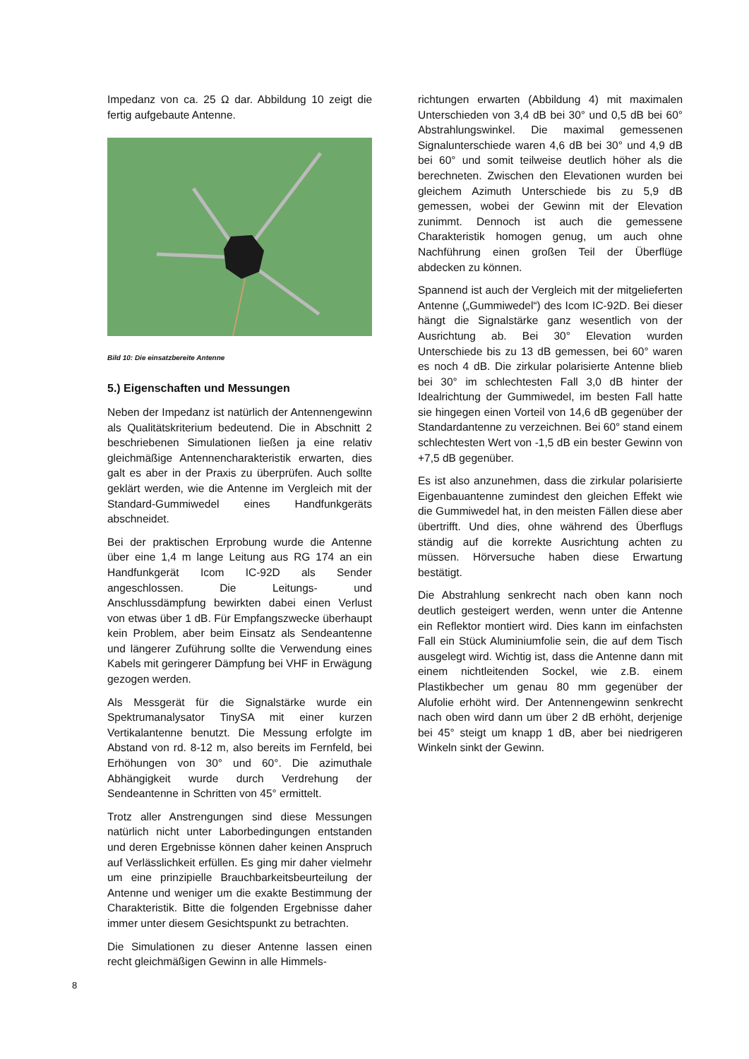Impedanz von ca. 25 Ω dar. Abbildung 10 zeigt die fertig aufgebaute Antenne.
Bild 10: Die einsatzbereite Antenne
5.) Eigenschaften und Messungen
Neben der Impedanz ist natürlich der Antennengewinn als Qualitätskriterium bedeutend. Die in Abschnitt 2 beschriebenen Simulationen ließen ja eine relativ gleichmäßige Antennencharakteristik erwarten, dies galt es aber in der Praxis zu überprüfen. Auch sollte geklärt werden, wie die Antenne im Vergleich mit der Standard-Gummiwedel eines Handfunkgeräts abschneidet.
Bei der praktischen Erprobung wurde die Antenne über eine 1,4 m lange Leitung aus RG 174 an ein Handfunkgerät Icom IC-92D als Sender angeschlossen. Die Leitungs- und Anschlussdämpfung bewirkten dabei einen Verlust von etwas über 1 dB. Für Empfangszwecke überhaupt kein Problem, aber beim Einsatz als Sendeantenne und längerer Zuführung sollte die Verwendung eines Kabels mit geringerer Dämpfung bei VHF in Erwägung gezogen werden.
Als Messgerät für die Signalstärke wurde ein Spektrumanalysator TinySA mit einer kurzen Vertikalantenne benutzt. Die Messung erfolgte im Abstand von rd. 8-12 m, also bereits im Fernfeld, bei Erhöhungen von 30° und 60°. Die azimuthale Abhängigkeit wurde durch Verdrehung der Sendeantenne in Schritten von 45° ermittelt.
Trotz aller Anstrengungen sind diese Messungen natürlich nicht unter Laborbedingungen entstanden und deren Ergebnisse können daher keinen Anspruch auf Verlässlichkeit erfüllen. Es ging mir daher vielmehr um eine prinzipielle Brauchbarkeitsbeurteilung der Antenne und weniger um die exakte Bestimmung der Charakteristik. Bitte die folgenden Ergebnisse daher immer unter diesem Gesichtspunkt zu betrachten.
Die Simulationen zu dieser Antenne lassen einen recht gleichmäßigen Gewinn in alle Himmels-
richtungen erwarten (Abbildung 4) mit maximalen Unterschieden von 3,4 dB bei 30° und 0,5 dB bei 60° Abstrahlungswinkel. Die maximal gemessenen Signalunterschiede waren 4,6 dB bei 30° und 4,9 dB bei 60° und somit teilweise deutlich höher als die berechneten. Zwischen den Elevationen wurden bei gleichem Azimuth Unterschiede bis zu 5,9 dB gemessen, wobei der Gewinn mit der Elevation zunimmt. Dennoch ist auch die gemessene Charakteristik homogen genug, um auch ohne Nachführung einen großen Teil der Überflüge abdecken zu können.
Spannend ist auch der Vergleich mit der mitgelieferten Antenne („Gummiwedel“) des Icom IC-92D. Bei dieser hängt die Signalstärke ganz wesentlich von der Ausrichtung ab. Bei 30° Elevation wurden Unterschiede bis zu 13 dB gemessen, bei 60° waren es noch 4 dB. Die zirkular polarisierte Antenne blieb bei 30° im schlechtesten Fall 3,0 dB hinter der Idealrichtung der Gummiwedel, im besten Fall hatte sie hingegen einen Vorteil von 14,6 dB gegenüber der Standardantenne zu verzeichnen. Bei 60° stand einem schlechtesten Wert von -1,5 dB ein bester Gewinn von +7,5 dB gegenüber.
Es ist also anzunehmen, dass die zirkular polarisierte Eigenbauantenne zumindest den gleichen Effekt wie die Gummiwedel hat, in den meisten Fällen diese aber übertrifft. Und dies, ohne während des Überflugs ständig auf die korrekte Ausrichtung achten zu müssen. Hörversuche haben diese Erwartung bestätigt.
Die Abstrahlung senkrecht nach oben kann noch deutlich gesteigert werden, wenn unter die Antenne ein Reflektor montiert wird. Dies kann im einfachsten Fall ein Stück Aluminiumfolie sein, die auf dem Tisch ausgelegt wird. Wichtig ist, dass die Antenne dann mit einem nichtleitenden Sockel, wie z.B. einem Plastikbecher um genau 80 mm gegenüber der Alufolie erhöht wird. Der Antennengewinn senkrecht nach oben wird dann um über 2 dB erhöht, derjenige bei 45° steigt um knapp 1 dB, aber bei niedrigeren Winkeln sinkt der Gewinn.
8